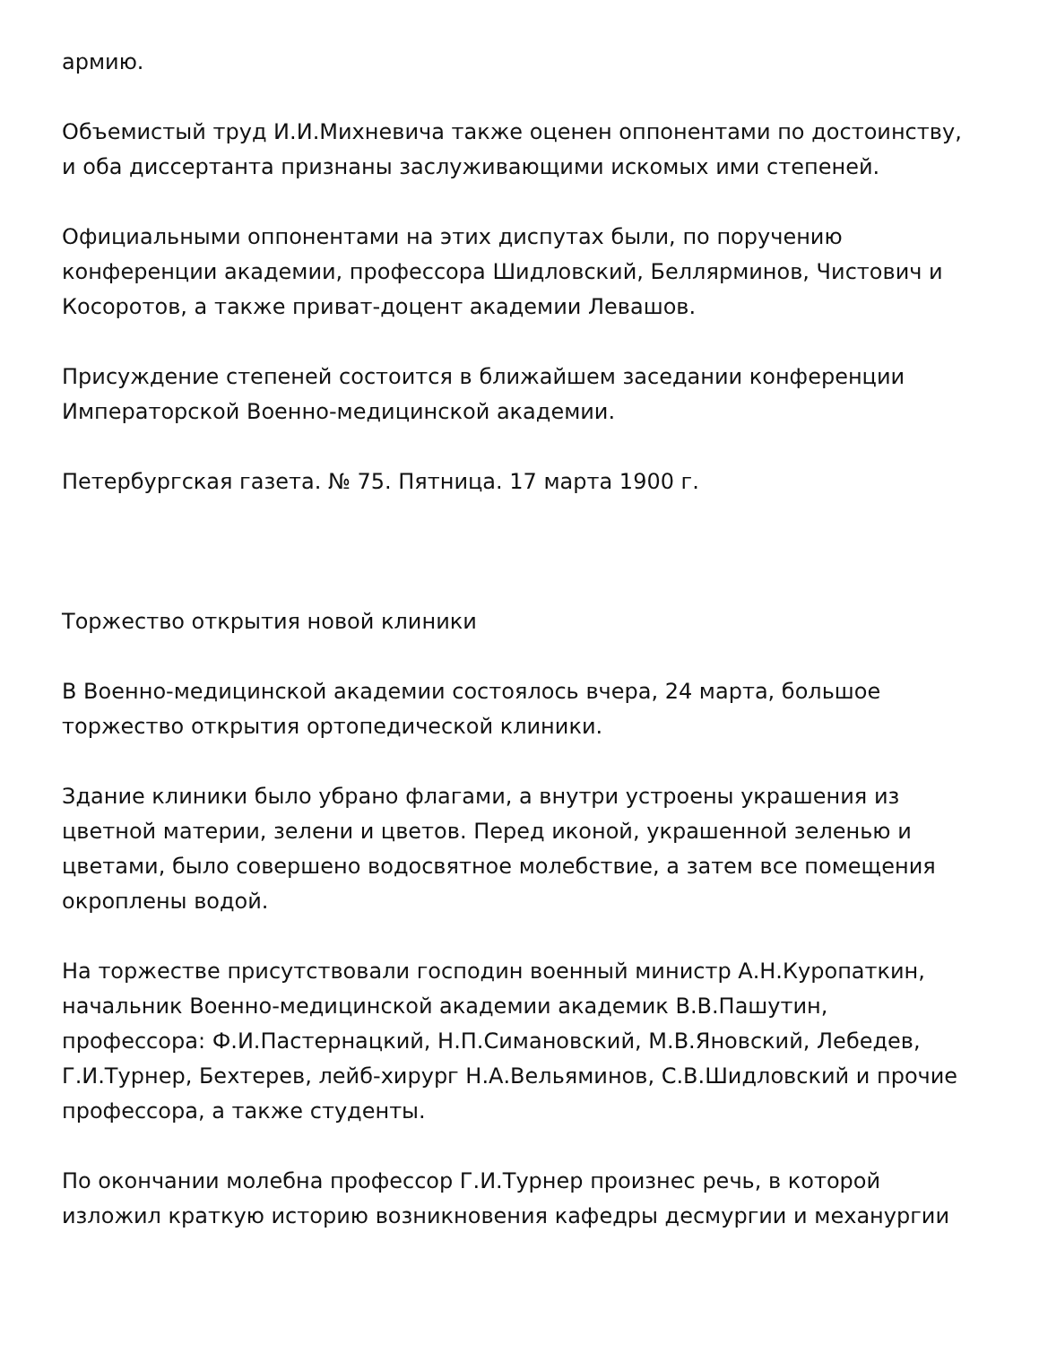армию.
Объемистый труд И.И.Михневича также оценен оппонентами по достоинству, и оба диссертанта признаны заслуживающими искомых ими степеней.
Официальными оппонентами на этих диспутах были, по поручению конференции академии, профессора Шидловский, Беллярминов, Чистович и Косоротов, а также приват-доцент академии Левашов.
Присуждение степеней состоится в ближайшем заседании конференции Императорской Военно-медицинской академии.
Петербургская газета. № 75. Пятница. 17 марта 1900 г.
Торжество открытия новой клиники
В Военно-медицинской академии состоялось вчера, 24 марта, большое торжество открытия ортопедической клиники.
Здание клиники было убрано флагами, а внутри устроены украшения из цветной материи, зелени и цветов. Перед иконой, украшенной зеленью и цветами, было совершено водосвятное молебствие, а затем все помещения окроплены водой.
На торжестве присутствовали господин военный министр А.Н.Куропаткин, начальник Военно-медицинской академии академик В.В.Пашутин, профессора: Ф.И.Пастернацкий, Н.П.Симановский, М.В.Яновский, Лебедев, Г.И.Турнер, Бехтерев, лейб-хирург Н.А.Вельяминов, С.В.Шидловский и прочие профессора, а также студенты.
По окончании молебна профессор Г.И.Турнер произнес речь, в которой изложил краткую историю возникновения кафедры десмургии и механургии